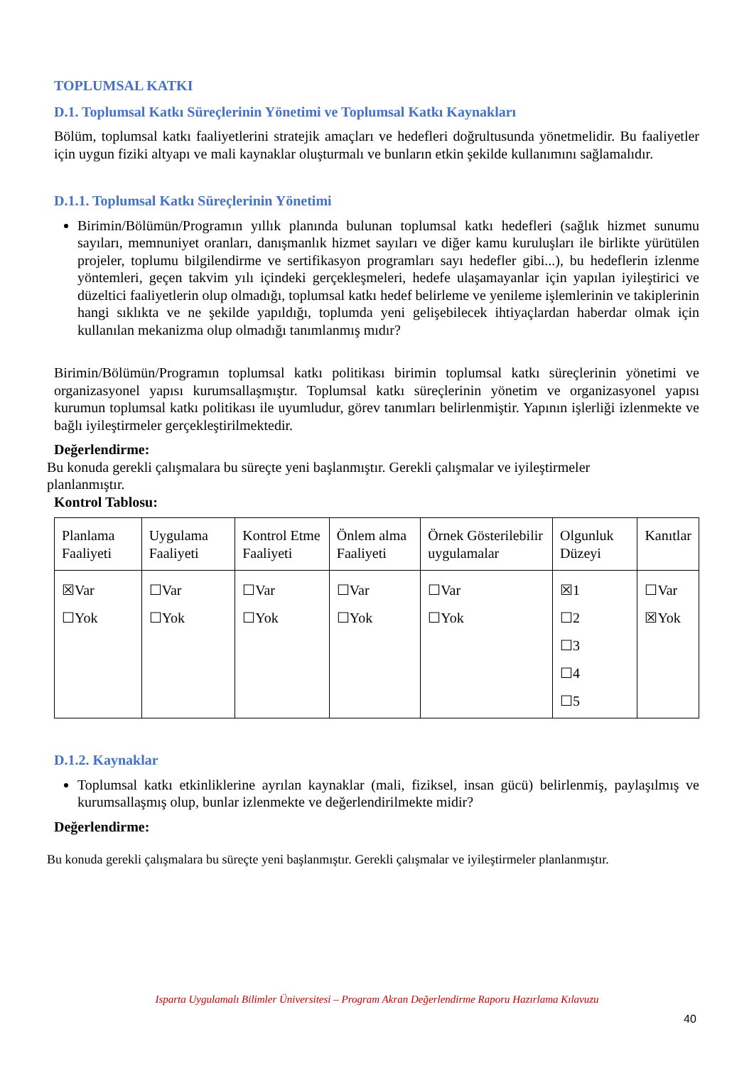TOPLUMSAL KATKI
D.1. Toplumsal Katkı Süreçlerinin Yönetimi ve Toplumsal Katkı Kaynakları
Bölüm, toplumsal katkı faaliyetlerini stratejik amaçları ve hedefleri doğrultusunda yönetmelidir. Bu faaliyetler için uygun fiziki altyapı ve mali kaynaklar oluşturmalı ve bunların etkin şekilde kullanımını sağlamalıdır.
D.1.1. Toplumsal Katkı Süreçlerinin Yönetimi
Birimin/Bölümün/Programın yıllık planında bulunan toplumsal katkı hedefleri (sağlık hizmet sunumu sayıları, memnuniyet oranları, danışmanlık hizmet sayıları ve diğer kamu kuruluşları ile birlikte yürütülen projeler, toplumu bilgilendirme ve sertifikasyon programları sayı hedefler gibi...), bu hedeflerin izlenme yöntemleri, geçen takvim yılı içindeki gerçekleşmeleri, hedefe ulaşamayanlar için yapılan iyileştirici ve düzeltici faaliyetlerin olup olmadığı, toplumsal katkı hedef belirleme ve yenileme işlemlerinin ve takiplerinin hangi sıklıkta ve ne şekilde yapıldığı, toplumda yeni gelişebilecek ihtiyaçlardan haberdar olmak için kullanılan mekanizma olup olmadığı tanımlanmış mıdır?
Birimin/Bölümün/Programın toplumsal katkı politikası birimin toplumsal katkı süreçlerinin yönetimi ve organizasyonel yapısı kurumsallaşmıştır. Toplumsal katkı süreçlerinin yönetim ve organizasyonel yapısı kurumun toplumsal katkı politikası ile uyumludur, görev tanımları belirlenmiştir. Yapının işlerliği izlenmekte ve bağlı iyileştirmeler gerçekleştirilmektedir.
Değerlendirme:
Bu konuda gerekli çalışmalara bu süreçte yeni başlanmıştır. Gerekli çalışmalar ve iyileştirmeler
planlanmıştır.
Kontrol Tablosu:
| Planlama Faaliyeti | Uygulama Faaliyeti | Kontrol Etme Faaliyeti | Önlem alma Faaliyeti | Örnek Gösterilebilir uygulamalar | Olgunluk Düzeyi | Kanıtlar |
| ☒Var ☐Yok | ☐Var ☐Yok | ☐Var ☐Yok | ☐Var ☐Yok | ☐Var ☐Yok | ☒1 ☐2 ☐3 ☐4 ☐5 | ☐Var ☒Yok |
D.1.2. Kaynaklar
Toplumsal katkı etkinliklerine ayrılan kaynaklar (mali, fiziksel, insan gücü) belirlenmiş, paylaşılmış ve kurumsallaşmış olup, bunlar izlenmekte ve değerlendirilmekte midir?
Değerlendirme:
Bu konuda gerekli çalışmalara bu süreçte yeni başlanmıştır. Gerekli çalışmalar ve iyileştirmeler planlanmıştır.
Isparta Uygulamalı Bilimler Üniversitesi – Program Akran Değerlendirme Raporu Hazırlama Kılavuzu
40